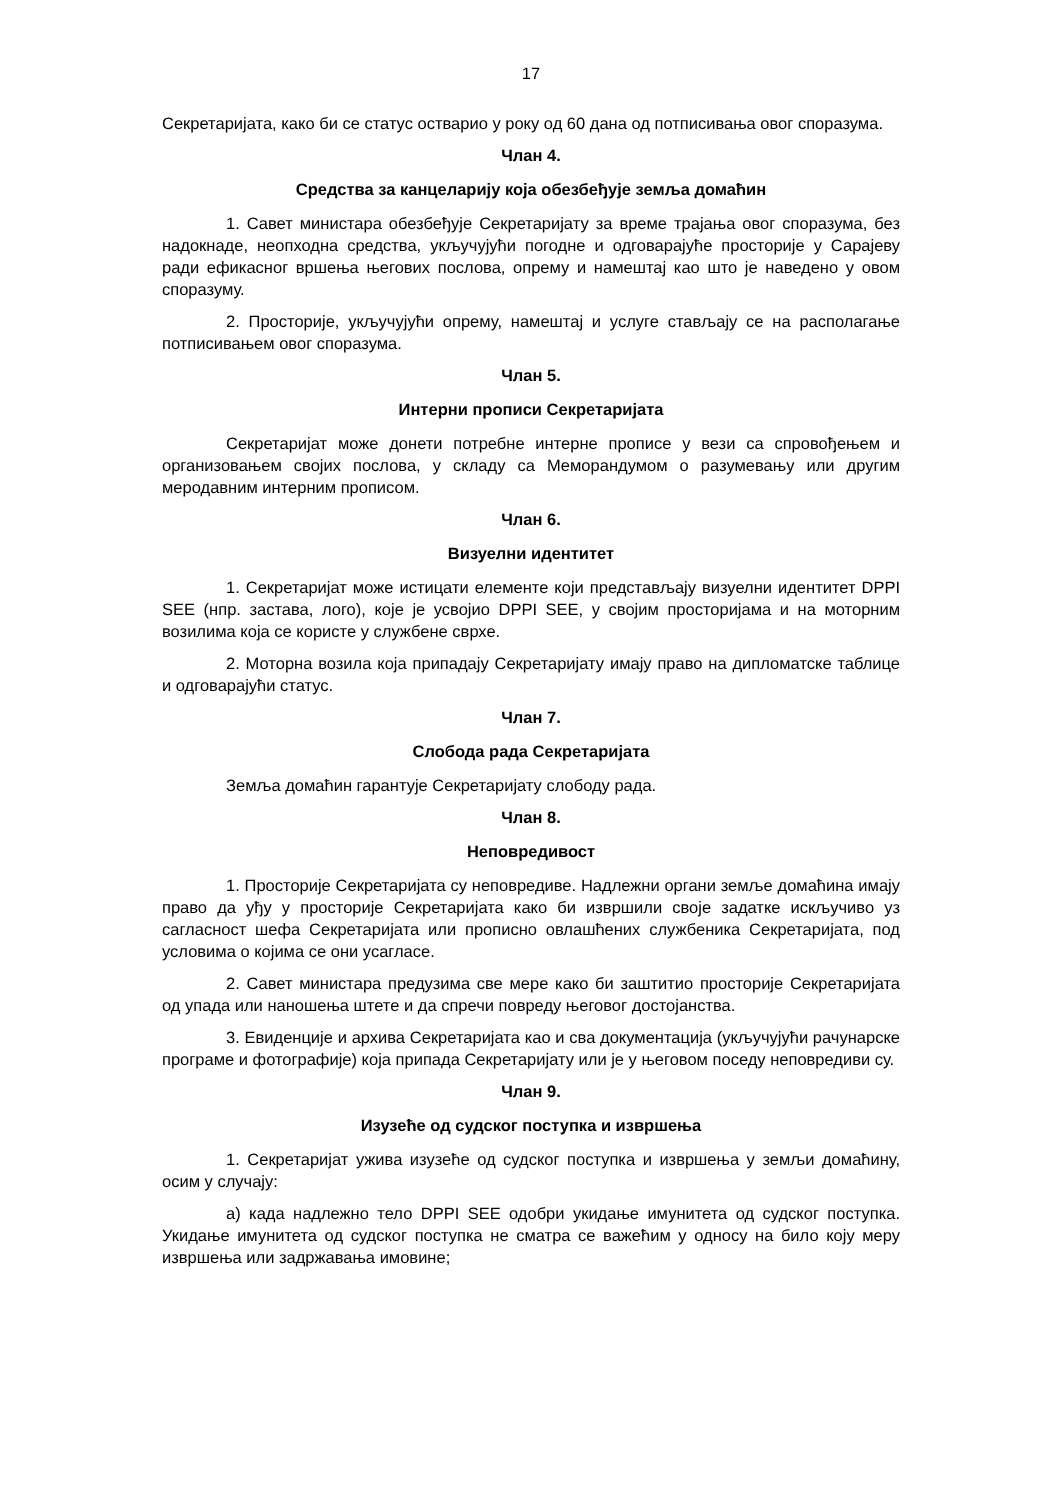17
Секретаријата, како би се статус остварио у року од 60 дана од потписивања овог споразума.
Члан 4.
Средства за канцеларију која обезбеђује земља домаћин
1. Савет министара обезбеђује Секретаријату за време трајања овог споразума, без надокнаде, неопходна средства, укључујући погодне и одговарајуће просторије у Сарајеву ради ефикасног вршења његових послова, опрему и намештај као што је наведено у овом споразуму.
2. Просторије, укључујући опрему, намештај и услуге стављају се на располагање потписивањем овог споразума.
Члан 5.
Интерни прописи Секретаријата
Секретаријат може донети потребне интерне прописе у вези са спровођењем и организовањем својих послова, у складу са Меморандумом о разумевању или другим меродавним интерним прописом.
Члан 6.
Визуелни идентитет
1. Секретаријат може истицати елементе који представљају визуелни идентитет DPPI SEE (нпр. застава, лого), које је усвојио DPPI SEE, у својим просторијама и на моторним возилима која се користе у службене сврхе.
2. Моторна возила која припадају Секретаријату имају право на дипломатске таблице и одговарајући статус.
Члан 7.
Слобода рада Секретаријата
Земља домаћин гарантује Секретаријату слободу рада.
Члан 8.
Неповредивост
1. Просторије Секретаријата су неповредиве. Надлежни органи земље домаћина имају право да уђу у просторије Секретаријата како би извршили своје задатке искључиво уз сагласност шефа Секретаријата или прописно овлашћених службеника Секретаријата, под условима о којима се они усагласе.
2. Савет министара предузима све мере како би заштитио просторије Секретаријата од упада или наношења штете и да спречи повреду његовог достојанства.
3. Евиденције и архива Секретаријата као и сва документација (укључујући рачунарске програме и фотографије) која припада Секретаријату или је у његовом поседу неповредиви су.
Члан 9.
Изузеће од судског поступка и извршења
1. Секретаријат ужива изузеће од судског поступка и извршења у земљи домаћину, осим у случају:
а) када надлежно тело DPPI SEE одобри укидање имунитета од судског поступка. Укидање имунитета од судског поступка не сматра се важећим у односу на било коју меру извршења или задржавања имовине;